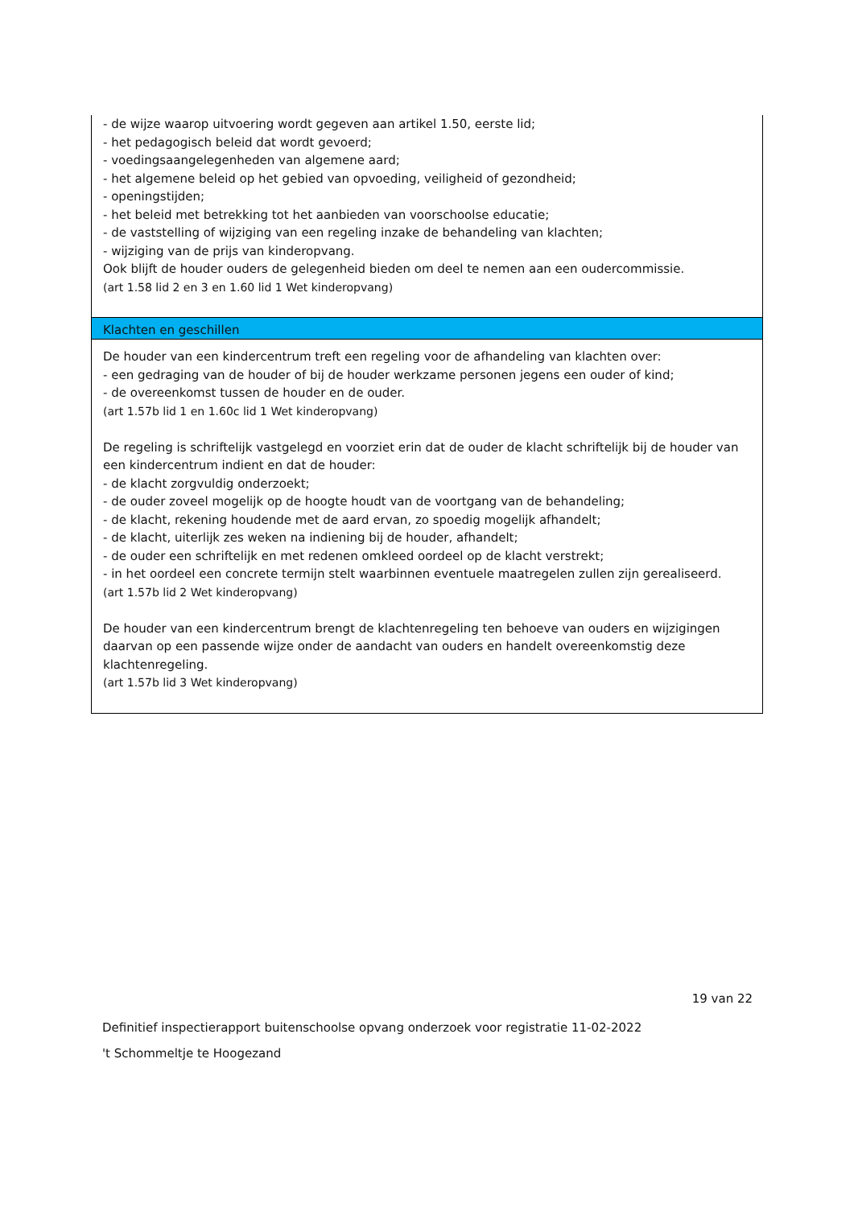- de wijze waarop uitvoering wordt gegeven aan artikel 1.50, eerste lid;
- het pedagogisch beleid dat wordt gevoerd;
- voedingsaangelegenheden van algemene aard;
- het algemene beleid op het gebied van opvoeding, veiligheid of gezondheid;
- openingstijden;
- het beleid met betrekking tot het aanbieden van voorschoolse educatie;
- de vaststelling of wijziging van een regeling inzake de behandeling van klachten;
- wijziging van de prijs van kinderopvang.
Ook blijft de houder ouders de gelegenheid bieden om deel te nemen aan een oudercommissie.
(art 1.58 lid 2 en 3 en 1.60 lid 1 Wet kinderopvang)
Klachten en geschillen
De houder van een kindercentrum treft een regeling voor de afhandeling van klachten over:
- een gedraging van de houder of bij de houder werkzame personen jegens een ouder of kind;
- de overeenkomst tussen de houder en de ouder.
(art 1.57b lid 1 en 1.60c lid 1 Wet kinderopvang)
De regeling is schriftelijk vastgelegd en voorziet erin dat de ouder de klacht schriftelijk bij de houder van een kindercentrum indient en dat de houder:
- de klacht zorgvuldig onderzoekt;
- de ouder zoveel mogelijk op de hoogte houdt van de voortgang van de behandeling;
- de klacht, rekening houdende met de aard ervan, zo spoedig mogelijk afhandelt;
- de klacht, uiterlijk zes weken na indiening bij de houder, afhandelt;
- de ouder een schriftelijk en met redenen omkleed oordeel op de klacht verstrekt;
- in het oordeel een concrete termijn stelt waarbinnen eventuele maatregelen zullen zijn gerealiseerd.
(art 1.57b lid 2 Wet kinderopvang)
De houder van een kindercentrum brengt de klachtenregeling ten behoeve van ouders en wijzigingen daarvan op een passende wijze onder de aandacht van ouders en handelt overeenkomstig deze klachtenregeling.
(art 1.57b lid 3 Wet kinderopvang)
19 van 22
Definitief inspectierapport buitenschoolse opvang onderzoek voor registratie 11-02-2022
't Schommeltje te Hoogezand